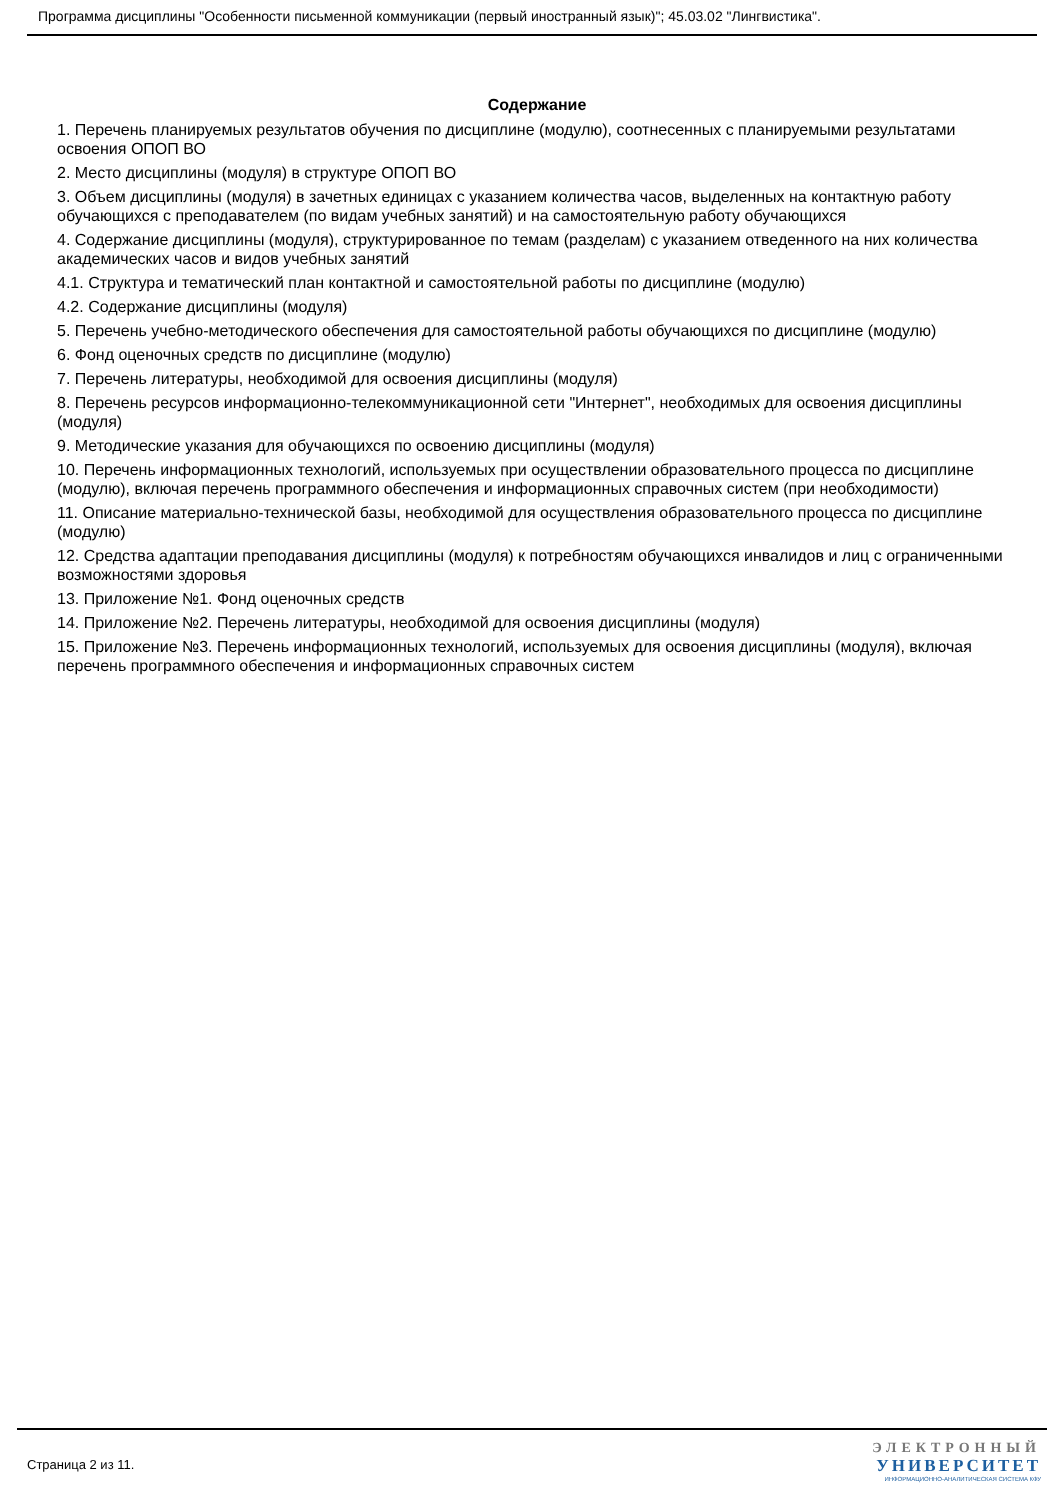Программа дисциплины "Особенности письменной коммуникации (первый иностранный язык)"; 45.03.02 "Лингвистика".
Содержание
1. Перечень планируемых результатов обучения по дисциплине (модулю), соотнесенных с планируемыми результатами освоения ОПОП ВО
2. Место дисциплины (модуля) в структуре ОПОП ВО
3. Объем дисциплины (модуля) в зачетных единицах с указанием количества часов, выделенных на контактную работу обучающихся с преподавателем (по видам учебных занятий) и на самостоятельную работу обучающихся
4. Содержание дисциплины (модуля), структурированное по темам (разделам) с указанием отведенного на них количества академических часов и видов учебных занятий
4.1. Структура и тематический план контактной и самостоятельной работы по дисциплине (модулю)
4.2. Содержание дисциплины (модуля)
5. Перечень учебно-методического обеспечения для самостоятельной работы обучающихся по дисциплине (модулю)
6. Фонд оценочных средств по дисциплине (модулю)
7. Перечень литературы, необходимой для освоения дисциплины (модуля)
8. Перечень ресурсов информационно-телекоммуникационной сети "Интернет", необходимых для освоения дисциплины (модуля)
9. Методические указания для обучающихся по освоению дисциплины (модуля)
10. Перечень информационных технологий, используемых при осуществлении образовательного процесса по дисциплине (модулю), включая перечень программного обеспечения и информационных справочных систем (при необходимости)
11. Описание материально-технической базы, необходимой для осуществления образовательного процесса по дисциплине (модулю)
12. Средства адаптации преподавания дисциплины (модуля) к потребностям обучающихся инвалидов и лиц с ограниченными возможностями здоровья
13. Приложение №1. Фонд оценочных средств
14. Приложение №2. Перечень литературы, необходимой для освоения дисциплины (модуля)
15. Приложение №3. Перечень информационных технологий, используемых для освоения дисциплины (модуля), включая перечень программного обеспечения и информационных справочных систем
Страница 2 из 11.
ЭЛЕКТРОННЫЙ
УНИВЕРСИТЕТ
ИНФОРМАЦИОННО-АНАЛИТИЧЕСКАЯ СИСТЕМА КФУ